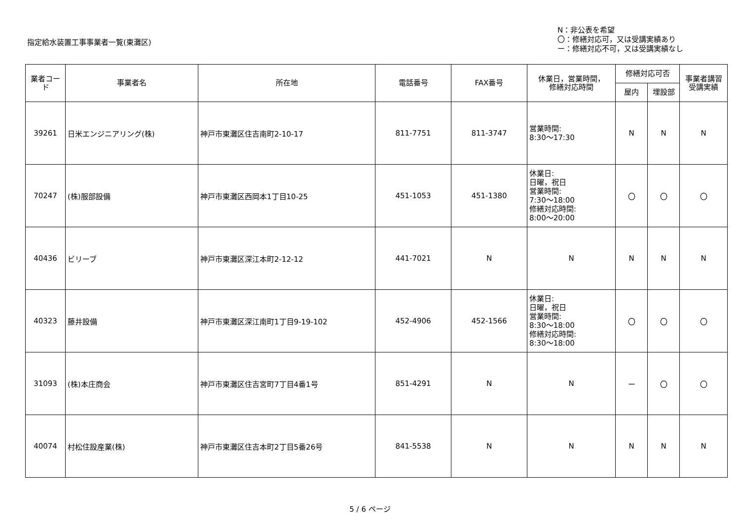指定給水装置工事事業者一覧(東灘区)
N：非公表を希望
〇：修繕対応可，又は受講実績あり
ー：修繕対応不可，又は受講実績なし
| 業者コード | 事業者名 | 所在地 | 電話番号 | FAX番号 | 休業日，営業時間， 修繕対応時間 | 修繕対応可否 | | 事業者講習 受講実績 |
| --- | --- | --- | --- | --- | --- | --- | --- | --- |
| | | | | | | 屋内 | 埋設部 | |
| 39261 | 日米エンジニアリング(株) | 神戸市東灘区住吉南町2-10-17 | 811-7751 | 811-3747 | 営業時間: 8:30～17:30 | N | N | N |
| 70247 | (株)服部設備 | 神戸市東灘区西岡本1丁目10-25 | 451-1053 | 451-1380 | 休業日: 日曜，祝日 営業時間: 7:30～18:00 修繕対応時間: 8:00～20:00 | 〇 | 〇 | 〇 |
| 40436 | ビリーブ | 神戸市東灘区深江本町2-12-12 | 441-7021 | N | N | N | N | N |
| 40323 | 藤井設備 | 神戸市東灘区深江南町1丁目9-19-102 | 452-4906 | 452-1566 | 休業日: 日曜，祝日 営業時間: 8:30～18:00 修繕対応時間: 8:30～18:00 | 〇 | 〇 | 〇 |
| 31093 | (株)本庄商会 | 神戸市東灘区住吉宮町7丁目4番1号 | 851-4291 | N | N | ー | 〇 | 〇 |
| 40074 | 村松住設産業(株) | 神戸市東灘区住吉本町2丁目5番26号 | 841-5538 | N | N | N | N | N |
5 / 6 ページ